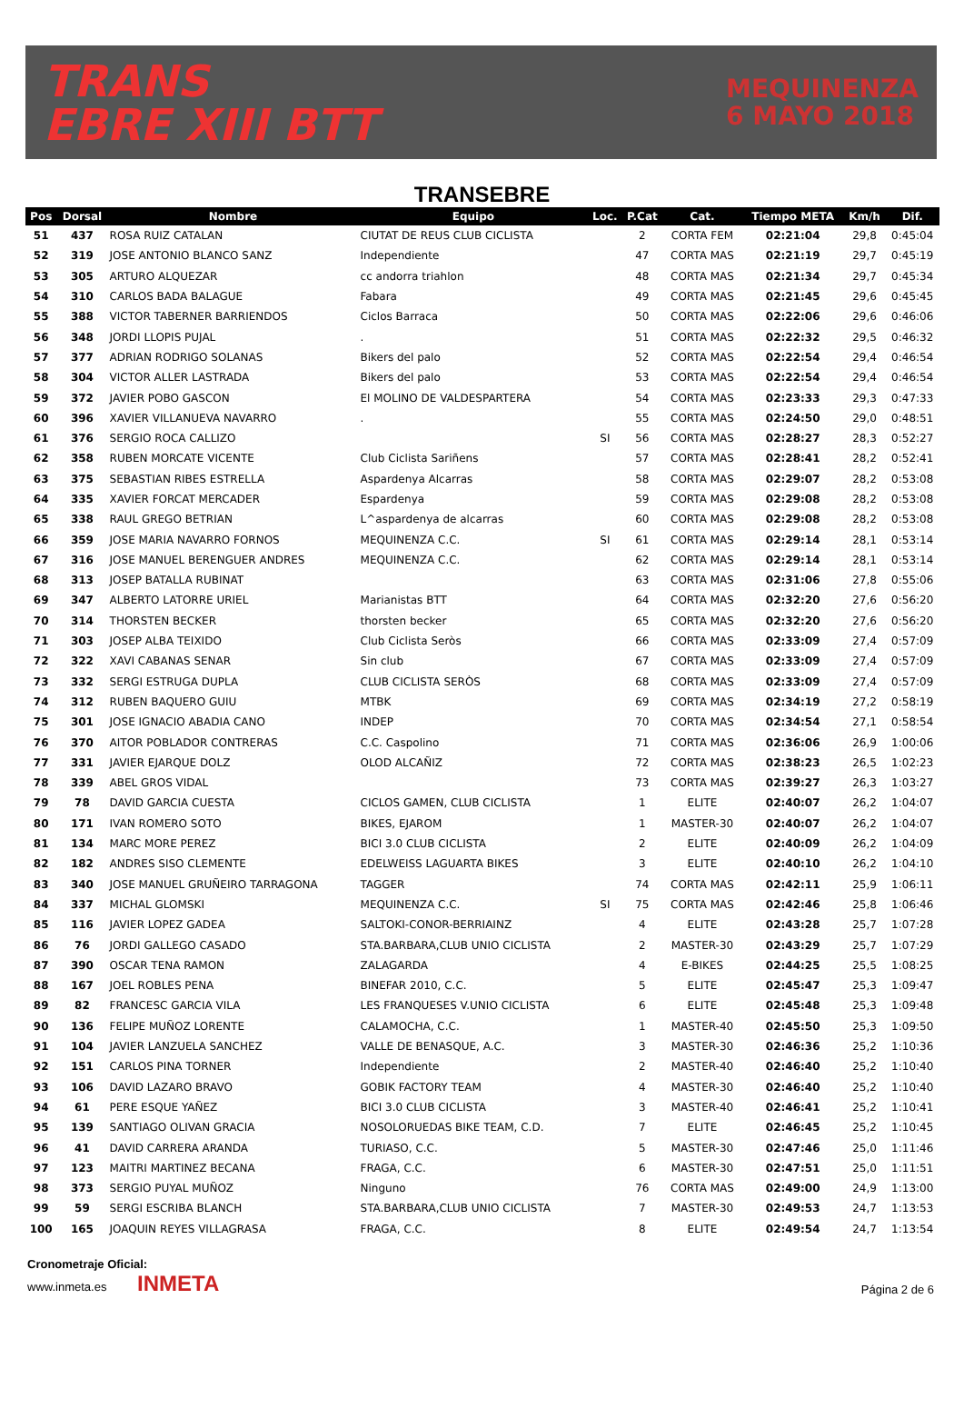TRANS
EBRE XIII BTT
MEQUINENZA
6 MAYO 2018
TRANSEBRE
| Pos | Dorsal | Nombre | Equipo | Loc. | P.Cat | Cat. | Tiempo META | Km/h | Dif. |
| --- | --- | --- | --- | --- | --- | --- | --- | --- | --- |
| 51 | 437 | ROSA RUIZ CATALAN | CIUTAT DE REUS CLUB CICLISTA | | 2 | CORTA FEM | 02:21:04 | 29,8 | 0:45:04 |
| 52 | 319 | JOSE ANTONIO BLANCO SANZ | Independiente | | 47 | CORTA MAS | 02:21:19 | 29,7 | 0:45:19 |
| 53 | 305 | ARTURO ALQUEZAR | cc andorra triahlon | | 48 | CORTA MAS | 02:21:34 | 29,7 | 0:45:34 |
| 54 | 310 | CARLOS BADA BALAGUE | Fabara | | 49 | CORTA MAS | 02:21:45 | 29,6 | 0:45:45 |
| 55 | 388 | VICTOR TABERNER BARRIENDOS | Ciclos Barraca | | 50 | CORTA MAS | 02:22:06 | 29,6 | 0:46:06 |
| 56 | 348 | JORDI LLOPIS PUJAL | . | | 51 | CORTA MAS | 02:22:32 | 29,5 | 0:46:32 |
| 57 | 377 | ADRIAN RODRIGO SOLANAS | Bikers del palo | | 52 | CORTA MAS | 02:22:54 | 29,4 | 0:46:54 |
| 58 | 304 | VICTOR ALLER LASTRADA | Bikers del palo | | 53 | CORTA MAS | 02:22:54 | 29,4 | 0:46:54 |
| 59 | 372 | JAVIER POBO GASCON | El MOLINO DE VALDESPARTERA | | 54 | CORTA MAS | 02:23:33 | 29,3 | 0:47:33 |
| 60 | 396 | XAVIER VILLANUEVA NAVARRO | . | | 55 | CORTA MAS | 02:24:50 | 29,0 | 0:48:51 |
| 61 | 376 | SERGIO ROCA CALLIZO | | SI | 56 | CORTA MAS | 02:28:27 | 28,3 | 0:52:27 |
| 62 | 358 | RUBEN MORCATE VICENTE | Club Ciclista Sariñens | | 57 | CORTA MAS | 02:28:41 | 28,2 | 0:52:41 |
| 63 | 375 | SEBASTIAN RIBES ESTRELLA | Aspardenya Alcarras | | 58 | CORTA MAS | 02:29:07 | 28,2 | 0:53:08 |
| 64 | 335 | XAVIER FORCAT MERCADER | Espardenya | | 59 | CORTA MAS | 02:29:08 | 28,2 | 0:53:08 |
| 65 | 338 | RAUL GREGO BETRIAN | L^aspardenya de alcarras | | 60 | CORTA MAS | 02:29:08 | 28,2 | 0:53:08 |
| 66 | 359 | JOSE MARIA NAVARRO FORNOS | MEQUINENZA C.C. | SI | 61 | CORTA MAS | 02:29:14 | 28,1 | 0:53:14 |
| 67 | 316 | JOSE MANUEL BERENGUER ANDRES | MEQUINENZA C.C. | | 62 | CORTA MAS | 02:29:14 | 28,1 | 0:53:14 |
| 68 | 313 | JOSEP BATALLA RUBINAT | | | 63 | CORTA MAS | 02:31:06 | 27,8 | 0:55:06 |
| 69 | 347 | ALBERTO LATORRE URIEL | Marianistas BTT | | 64 | CORTA MAS | 02:32:20 | 27,6 | 0:56:20 |
| 70 | 314 | THORSTEN BECKER | thorsten becker | | 65 | CORTA MAS | 02:32:20 | 27,6 | 0:56:20 |
| 71 | 303 | JOSEP ALBA TEIXIDO | Club Ciclista Seròs | | 66 | CORTA MAS | 02:33:09 | 27,4 | 0:57:09 |
| 72 | 322 | XAVI CABANAS SENAR | Sin club | | 67 | CORTA MAS | 02:33:09 | 27,4 | 0:57:09 |
| 73 | 332 | SERGI ESTRUGA DUPLA | CLUB CICLISTA SERÒS | | 68 | CORTA MAS | 02:33:09 | 27,4 | 0:57:09 |
| 74 | 312 | RUBEN BAQUERO GUIU | MTBK | | 69 | CORTA MAS | 02:34:19 | 27,2 | 0:58:19 |
| 75 | 301 | JOSE IGNACIO ABADIA CANO | INDEP | | 70 | CORTA MAS | 02:34:54 | 27,1 | 0:58:54 |
| 76 | 370 | AITOR POBLADOR CONTRERAS | C.C. Caspolino | | 71 | CORTA MAS | 02:36:06 | 26,9 | 1:00:06 |
| 77 | 331 | JAVIER EJARQUE DOLZ | OLOD ALCAÑIZ | | 72 | CORTA MAS | 02:38:23 | 26,5 | 1:02:23 |
| 78 | 339 | ABEL GROS VIDAL | | | 73 | CORTA MAS | 02:39:27 | 26,3 | 1:03:27 |
| 79 | 78 | DAVID GARCIA CUESTA | CICLOS GAMEN, CLUB CICLISTA | | 1 | ELITE | 02:40:07 | 26,2 | 1:04:07 |
| 80 | 171 | IVAN ROMERO SOTO | BIKES, EJAROM | | 1 | MASTER-30 | 02:40:07 | 26,2 | 1:04:07 |
| 81 | 134 | MARC MORE PEREZ | BICI 3.0 CLUB CICLISTA | | 2 | ELITE | 02:40:09 | 26,2 | 1:04:09 |
| 82 | 182 | ANDRES SISO CLEMENTE | EDELWEISS LAGUARTA BIKES | | 3 | ELITE | 02:40:10 | 26,2 | 1:04:10 |
| 83 | 340 | JOSE MANUEL GRUÑEIRO TARRAGONA | TAGGER | | 74 | CORTA MAS | 02:42:11 | 25,9 | 1:06:11 |
| 84 | 337 | MICHAL GLOMSKI | MEQUINENZA C.C. | SI | 75 | CORTA MAS | 02:42:46 | 25,8 | 1:06:46 |
| 85 | 116 | JAVIER LOPEZ GADEA | SALTOKI-CONOR-BERRIAINZ | | 4 | ELITE | 02:43:28 | 25,7 | 1:07:28 |
| 86 | 76 | JORDI GALLEGO CASADO | STA.BARBARA,CLUB UNIO CICLISTA | | 2 | MASTER-30 | 02:43:29 | 25,7 | 1:07:29 |
| 87 | 390 | OSCAR TENA RAMON | ZALAGARDA | | 4 | E-BIKES | 02:44:25 | 25,5 | 1:08:25 |
| 88 | 167 | JOEL ROBLES PENA | BINEFAR 2010, C.C. | | 5 | ELITE | 02:45:47 | 25,3 | 1:09:47 |
| 89 | 82 | FRANCESC GARCIA VILA | LES FRANQUESES V.UNIO CICLISTA | | 6 | ELITE | 02:45:48 | 25,3 | 1:09:48 |
| 90 | 136 | FELIPE MUÑOZ LORENTE | CALAMOCHA, C.C. | | 1 | MASTER-40 | 02:45:50 | 25,3 | 1:09:50 |
| 91 | 104 | JAVIER LANZUELA SANCHEZ | VALLE DE BENASQUE, A.C. | | 3 | MASTER-30 | 02:46:36 | 25,2 | 1:10:36 |
| 92 | 151 | CARLOS PINA TORNER | Independiente | | 2 | MASTER-40 | 02:46:40 | 25,2 | 1:10:40 |
| 93 | 106 | DAVID LAZARO BRAVO | GOBIK FACTORY TEAM | | 4 | MASTER-30 | 02:46:40 | 25,2 | 1:10:40 |
| 94 | 61 | PERE ESQUE YAÑEZ | BICI 3.0 CLUB CICLISTA | | 3 | MASTER-40 | 02:46:41 | 25,2 | 1:10:41 |
| 95 | 139 | SANTIAGO OLIVAN GRACIA | NOSOLORUEDAS BIKE TEAM, C.D. | | 7 | ELITE | 02:46:45 | 25,2 | 1:10:45 |
| 96 | 41 | DAVID CARRERA ARANDA | TURIASO, C.C. | | 5 | MASTER-30 | 02:47:46 | 25,0 | 1:11:46 |
| 97 | 123 | MAITRI MARTINEZ BECANA | FRAGA, C.C. | | 6 | MASTER-30 | 02:47:51 | 25,0 | 1:11:51 |
| 98 | 373 | SERGIO PUYAL MUÑOZ | Ninguno | | 76 | CORTA MAS | 02:49:00 | 24,9 | 1:13:00 |
| 99 | 59 | SERGI ESCRIBA BLANCH | STA.BARBARA,CLUB UNIO CICLISTA | | 7 | MASTER-30 | 02:49:53 | 24,7 | 1:13:53 |
| 100 | 165 | JOAQUIN REYES VILLAGRASA | FRAGA, C.C. | | 8 | ELITE | 02:49:54 | 24,7 | 1:13:54 |
Cronometraje Oficial:
www.inmeta.es INMETA
Página 2 de 6